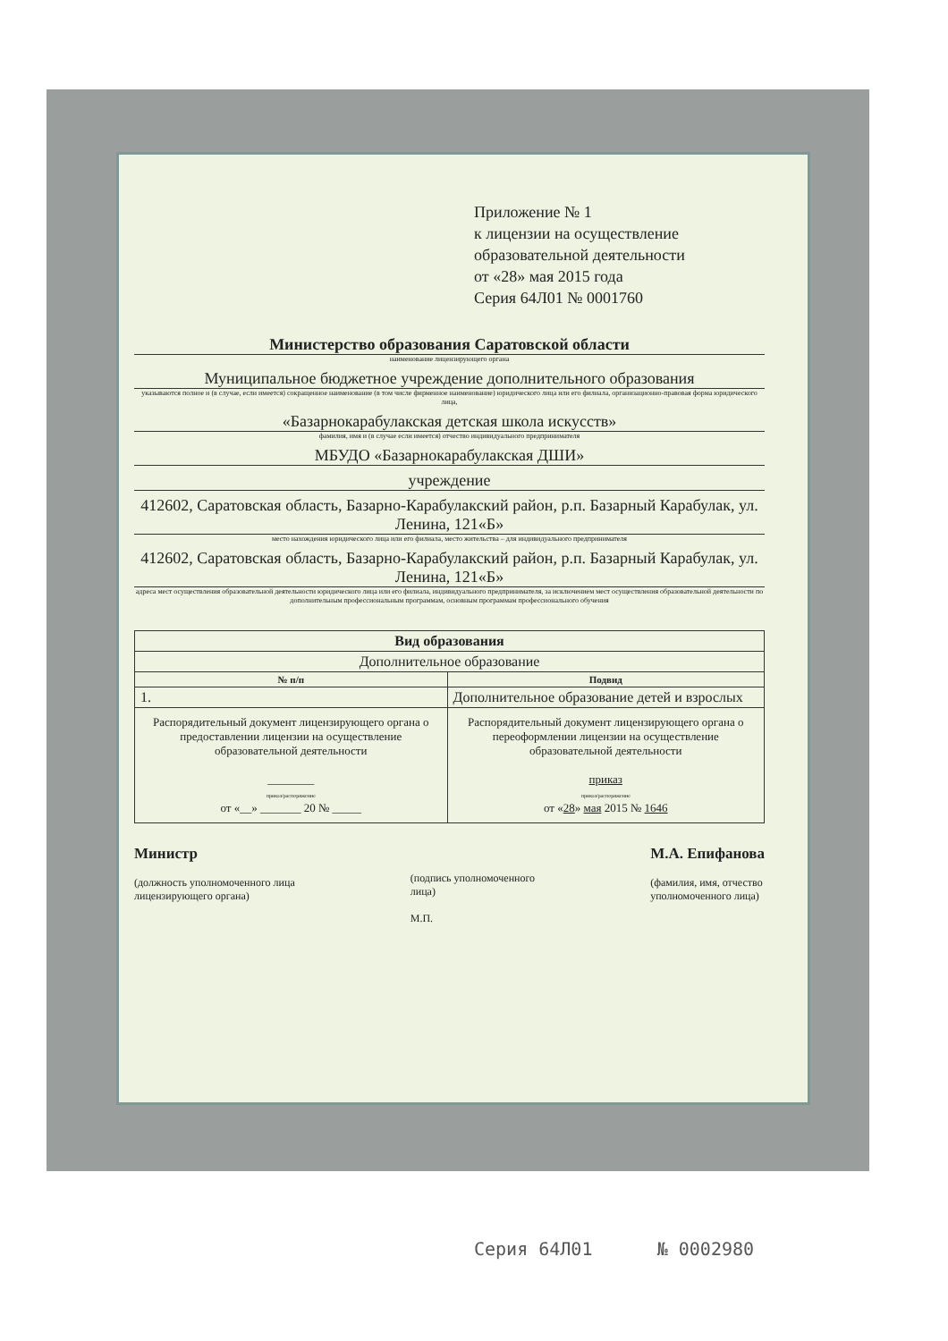Приложение № 1
к лицензии на осуществление
образовательной деятельности
от «28» мая 2015 года
Серия 64Л01 № 0001760
Министерство образования Саратовской области
наименование лицензирующего органа
Муниципальное бюджетное учреждение дополнительного образования
указываются полное и (в случае, если имеется) сокращенное наименование (в том числе фирменное наименование) юридического лица или его филиала, организационно-правовая форма юридического лица,
«Базарнокарабулакская детская школа искусств»
фамилия, имя и (в случае если имеется) отчество индивидуального предпринимателя
МБУДО «Базарнокарабулакская ДШИ»
учреждение
412602, Саратовская область, Базарно-Карабулакский район, р.п. Базарный Карабулак, ул. Ленина, 121«Б»
место нахождения юридического лица или его филиала, место жительства – для индивидуального предпринимателя
412602, Саратовская область, Базарно-Карабулакский район, р.п. Базарный Карабулак, ул. Ленина, 121«Б»
адреса мест осуществления образовательной деятельности юридического лица или его филиала, индивидуального предпринимателя, за исключением мест осуществления образовательной деятельности по дополнительным профессиональным программам, основным программам профессионального обучения
| Вид образования | |
| --- | --- |
| Дополнительное образование | |
| № п/п | Подвид |
| 1. | Дополнительное образование детей и взрослых |
| Распорядительный документ лицензирующего органа о предоставлении лицензии на осуществление образовательной деятельности ________ приказ/распоряжение от «__» _______ 20 № _____ | Распорядительный документ лицензирующего органа о переоформлении лицензии на осуществление образовательной деятельности приказ приказ/распоряжение от « 28 » мая 2015 № 1646 |
Министр
(должность уполномоченного лица
лицензирующего органа)
(подпись уполномоченного
лица)
М.П.
М.А. Епифанова
(фамилия, имя, отчество
уполномоченного лица)
Серия 64Л01 № 0002980